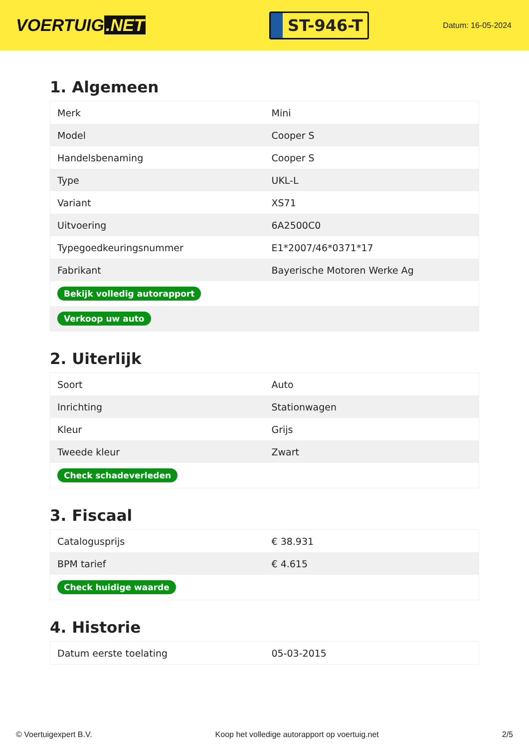VOERTUIG.NET
ST-946-T
Datum: 16-05-2024
1. Algemeen
| Merk | Mini |
| Model | Cooper S |
| Handelsbenaming | Cooper S |
| Type | UKL-L |
| Variant | XS71 |
| Uitvoering | 6A2500C0 |
| Typegoedkeuringsnummer | E1*2007/46*0371*17 |
| Fabrikant | Bayerische Motoren Werke Ag |
| Bekijk volledig autorapport | |
| Verkoop uw auto | |
2. Uiterlijk
| Soort | Auto |
| Inrichting | Stationwagen |
| Kleur | Grijs |
| Tweede kleur | Zwart |
| Check schadeverleden | |
3. Fiscaal
| Catalogusprijs | € 38.931 |
| BPM tarief | € 4.615 |
| Check huidige waarde | |
4. Historie
| Datum eerste toelating | 05-03-2015 |
© Voertuigexpert B.V. Koop het volledige autorapport op voertuig.net 2/5